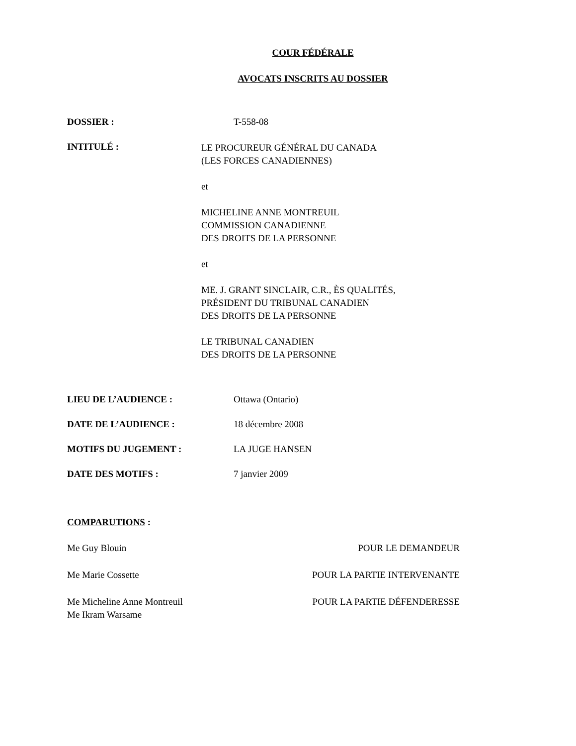COUR FÉDÉRALE
AVOCATS INSCRITS AU DOSSIER
DOSSIER : T-558-08
INTITULÉ :
LE PROCUREUR GÉNÉRAL DU CANADA
(LES FORCES CANADIENNES)
et
MICHELINE ANNE MONTREUIL
COMMISSION CANADIENNE
DES DROITS DE LA PERSONNE
et
ME. J. GRANT SINCLAIR, C.R., ÈS QUALITÉS,
PRÉSIDENT DU TRIBUNAL CANADIEN
DES DROITS DE LA PERSONNE
LE TRIBUNAL CANADIEN
DES DROITS DE LA PERSONNE
LIEU DE L’AUDIENCE : Ottawa (Ontario)
DATE DE L’AUDIENCE : 18 décembre 2008
MOTIFS DU JUGEMENT : LA JUGE HANSEN
DATE DES MOTIFS : 7 janvier 2009
COMPARUTIONS :
Me Guy Blouin POUR LE DEMANDEUR
Me Marie Cossette POUR LA PARTIE INTERVENANTE
Me Micheline Anne Montreuil
Me Ikram Warsame
POUR LA PARTIE DÉFENDERESSE